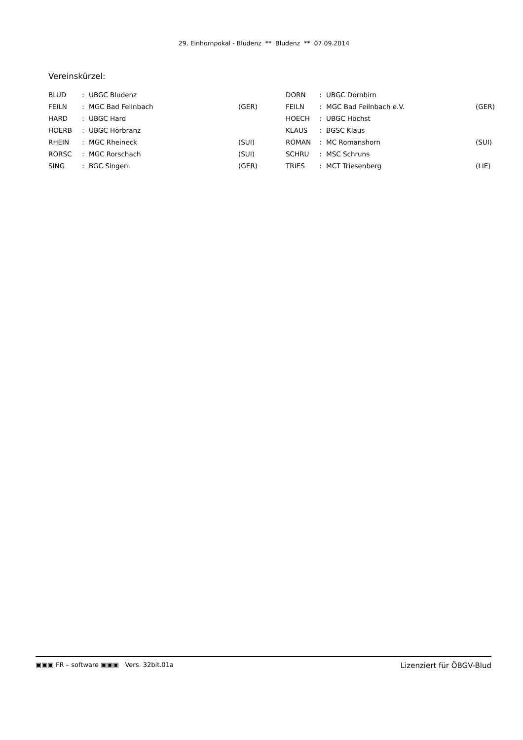29. Einhornpokal - Bludenz ** Bludenz ** 07.09.2014
Vereinskürzel:
| BLUD | : | UBGC Bludenz | | DORN | : | UBGC Dornbirn | |
| FEILN | : | MGC Bad Feilnbach | (GER) | FEILN | : | MGC Bad Feilnbach e.V. | (GER) |
| HARD | : | UBGC Hard | | HOECH | : | UBGC Höchst | |
| HOERB | : | UBGC Hörbranz | | KLAUS | : | BGSC Klaus | |
| RHEIN | : | MGC Rheineck | (SUI) | ROMAN | : | MC Romanshorn | (SUI) |
| RORSC | : | MGC Rorschach | (SUI) | SCHRU | : | MSC Schruns | |
| SING | : | BGC Singen. | (GER) | TRIES | : | MCT Triesenberg | (LIE) |
▣▣▣ FR – software ▣▣▣ Vers. 32bit.01a Lizenziert für ÖBGV-Blud